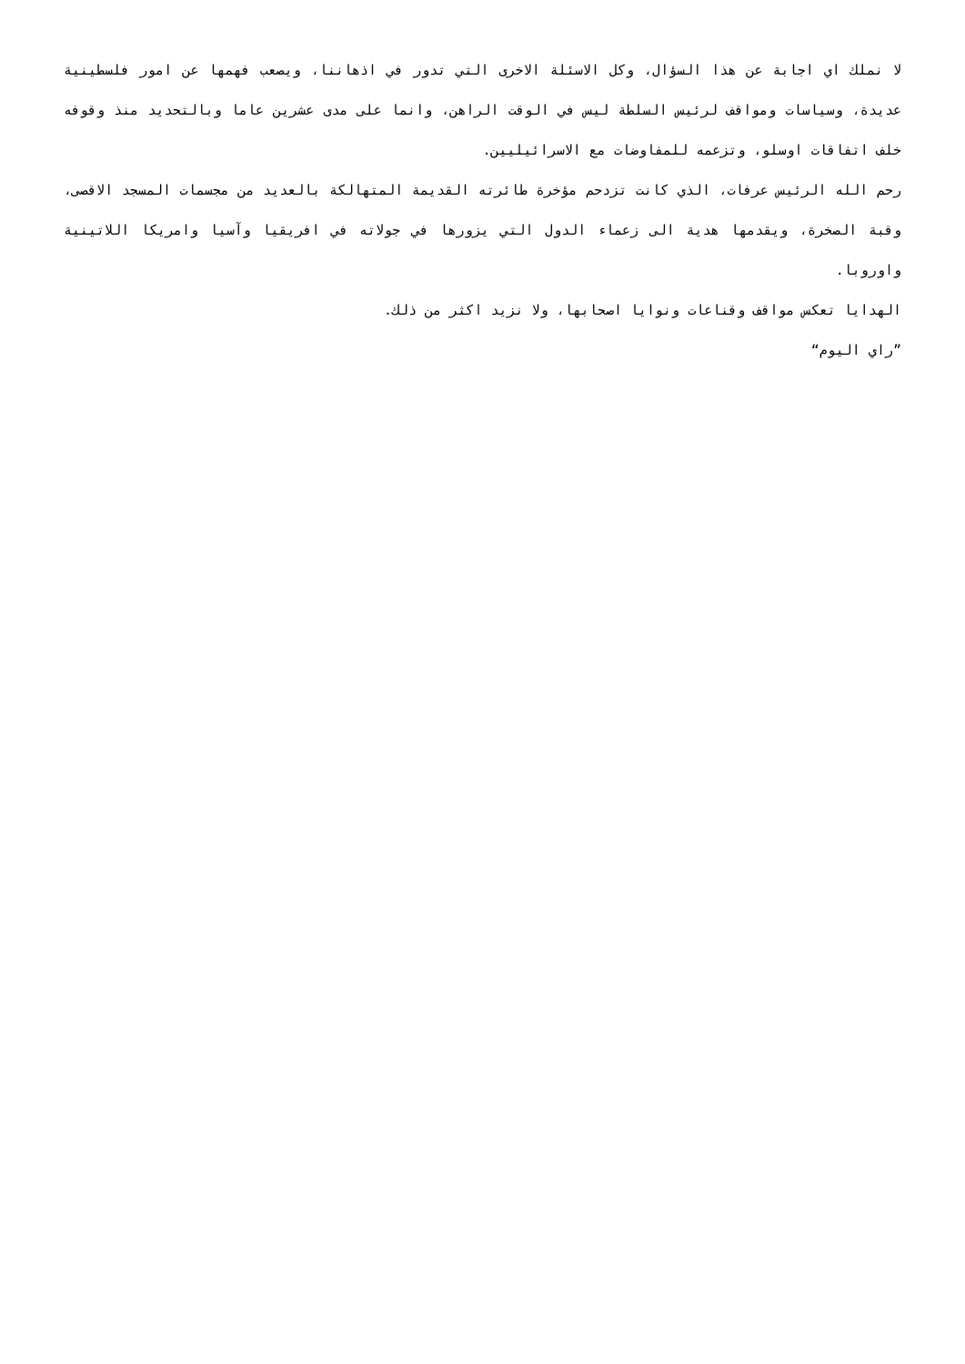لا نملك اي اجابة عن هذا السؤال، وكل الاسئلة الاخرى التي تدور في اذهاننا، ويصعب فهمها عن امور فلسطينية عديدة، وسياسات ومواقف لرئيس السلطة ليس في الوقت الراهن، وانما على مدى عشرين عاما وبالتحديد منذ وقوفه خلف اتفاقات اوسلو، وتزعمه للمفاوضات مع الاسرائيليين.
رحم الله الرئيس عرفات، الذي كانت تزدحم مؤخرة طائرته القديمة المتهالكة بالعديد من مجسمات المسجد الاقصى، وقبة الصخرة، ويقدمها هدية الى زعماء الدول التي يزورها في جولاته في افريقيا وآسيا وامريكا اللاتينية واوروبا.
الهدايا تعكس مواقف وقناعات ونوايا اصحابها، ولا نزيد اكثر من ذلك.
”راي اليوم“